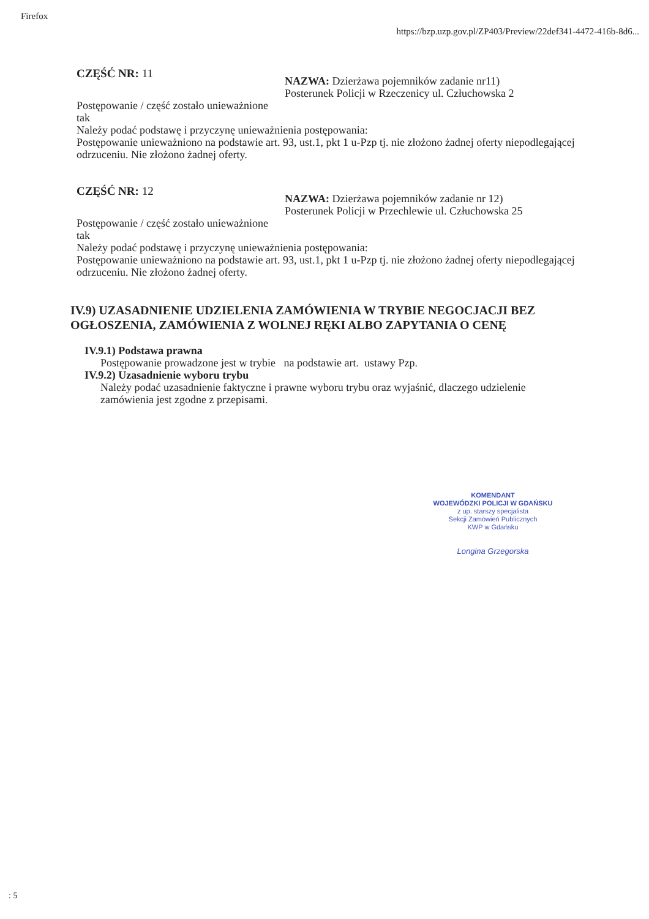Firefox
https://bzp.uzp.gov.pl/ZP403/Preview/22def341-4472-416b-8d6...
CZĘŚĆ NR: 11
NAZWA: Dzierżawa pojemników zadanie nr11)
Posterunek Policji w Rzeczenicy ul. Człuchowska 2
Postępowanie / część zostało unieważnione
tak
Należy podać podstawę i przyczynę unieważnienia postępowania:
Postępowanie unieważniono na podstawie art. 93, ust.1, pkt 1 u-Pzp tj. nie złożono żadnej oferty niepodlegającej odrzuceniu. Nie złożono żadnej oferty.
CZĘŚĆ NR: 12
NAZWA: Dzierżawa pojemników zadanie nr 12)
Posterunek Policji w Przechlewie ul. Człuchowska 25
Postępowanie / część zostało unieważnione
tak
Należy podać podstawę i przyczynę unieważnienia postępowania:
Postępowanie unieważniono na podstawie art. 93, ust.1, pkt 1 u-Pzp tj. nie złożono żadnej oferty niepodlegającej odrzuceniu. Nie złożono żadnej oferty.
IV.9) UZASADNIENIE UDZIELENIA ZAMÓWIENIA W TRYBIE NEGOCJACJI BEZ OGŁOSZENIA, ZAMÓWIENIA Z WOLNEJ RĘKI ALBO ZAPYTANIA O CENĘ
IV.9.1) Podstawa prawna
Postępowanie prowadzone jest w trybie na podstawie art. ustawy Pzp.
IV.9.2) Uzasadnienie wyboru trybu
Należy podać uzasadnienie faktyczne i prawne wyboru trybu oraz wyjaśnić, dlaczego udzielenie zamówienia jest zgodne z przepisami.
KOMENDANT
WOJEWÓDZKI POLICJI W GDAŃSKU
z up. starszy specjalista
Sekcji Zamówień Publicznych
KWP w Gdańsku
Longina Grzegorska
: 5